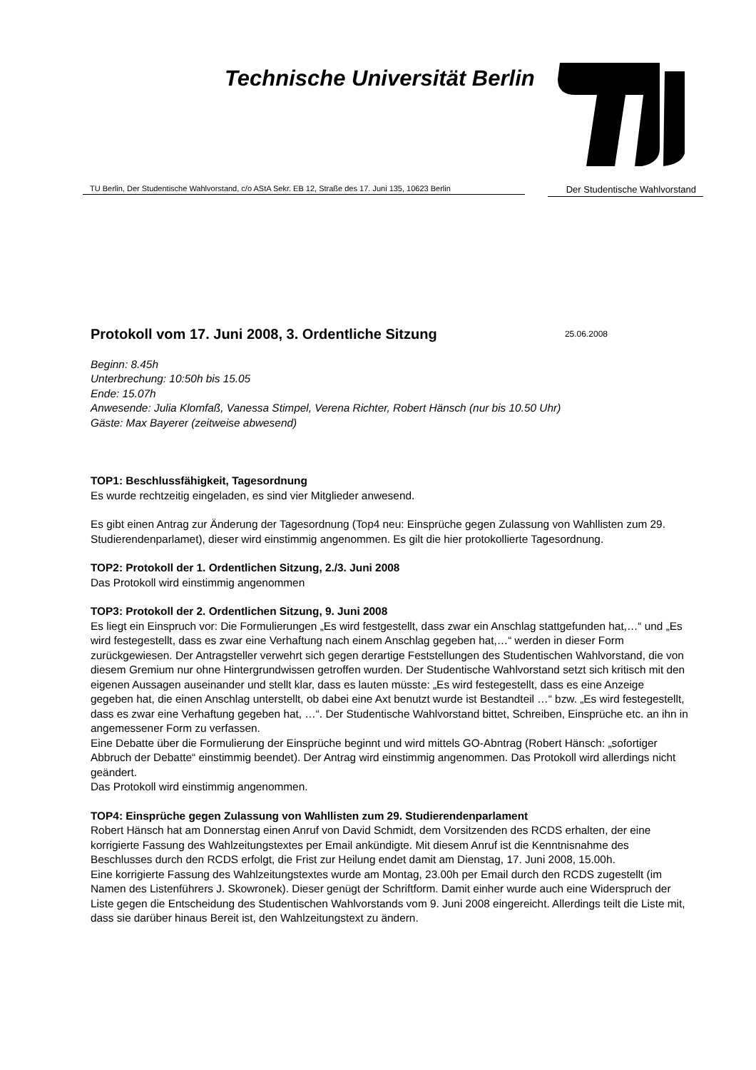Technische Universität Berlin
TU Berlin, Der Studentische Wahlvorstand, c/o AStA Sekr. EB 12, Straße des 17. Juni 135, 10623 Berlin
Der Studentische Wahlvorstand
Protokoll vom 17. Juni 2008, 3. Ordentliche Sitzung 25.06.2008
Beginn: 8.45h
Unterbrechung: 10:50h bis 15.05
Ende: 15.07h
Anwesende: Julia Klomfaß, Vanessa Stimpel, Verena Richter, Robert Hänsch (nur bis 10.50 Uhr)
Gäste: Max Bayerer (zeitweise abwesend)
TOP1: Beschlussfähigkeit, Tagesordnung
Es wurde rechtzeitig eingeladen, es sind vier Mitglieder anwesend.
Es gibt einen Antrag zur Änderung der Tagesordnung (Top4 neu: Einsprüche gegen Zulassung von Wahllisten zum 29. Studierendenparlamet), dieser wird einstimmig angenommen. Es gilt die hier protokollierte Tagesordnung.
TOP2: Protokoll der 1. Ordentlichen Sitzung, 2./3. Juni 2008
Das Protokoll wird einstimmig angenommen
TOP3: Protokoll der 2. Ordentlichen Sitzung, 9. Juni 2008
Es liegt ein Einspruch vor: Die Formulierungen „Es wird festgestellt, dass zwar ein Anschlag stattgefunden hat,…“ und „Es wird festegestellt, dass es zwar eine Verhaftung nach einem Anschlag gegeben hat,…“ werden in dieser Form zurückgewiesen. Der Antragsteller verwehrt sich gegen derartige Feststellungen des Studentischen Wahlvorstand, die von diesem Gremium nur ohne Hintergrundwissen getroffen wurden. Der Studentische Wahlvorstand setzt sich kritisch mit den eigenen Aussagen auseinander und stellt klar, dass es lauten müsste: „Es wird festegestellt, dass es eine Anzeige gegeben hat, die einen Anschlag unterstellt, ob dabei eine Axt benutzt wurde ist Bestandteil …“ bzw. „Es wird festegestellt, dass es zwar eine Verhaftung gegeben hat, …“. Der Studentische Wahlvorstand bittet, Schreiben, Einsprüche etc. an ihn in angemessener Form zu verfassen.
Eine Debatte über die Formulierung der Einsprüche beginnt und wird mittels GO-Abntrag (Robert Hänsch: „sofortiger Abbruch der Debatte“ einstimmig beendet). Der Antrag wird einstimmig angenommen. Das Protokoll wird allerdings nicht geändert.
Das Protokoll wird einstimmig angenommen.
TOP4: Einsprüche gegen Zulassung von Wahllisten zum 29. Studierendenparlament
Robert Hänsch hat am Donnerstag einen Anruf von David Schmidt, dem Vorsitzenden des RCDS erhalten, der eine korrigierte Fassung des Wahlzeitungstextes per Email ankündigte. Mit diesem Anruf ist die Kenntnisnahme des Beschlusses durch den RCDS erfolgt, die Frist zur Heilung endet damit am Dienstag, 17. Juni 2008, 15.00h.
Eine korrigierte Fassung des Wahlzeitungstextes wurde am Montag, 23.00h per Email durch den RCDS zugestellt (im Namen des Listenführers J. Skowronek). Dieser genügt der Schriftform. Damit einher wurde auch eine Widerspruch der Liste gegen die Entscheidung des Studentischen Wahlvorstands vom 9. Juni 2008 eingereicht. Allerdings teilt die Liste mit, dass sie darüber hinaus Bereit ist, den Wahlzeitungstext zu ändern.